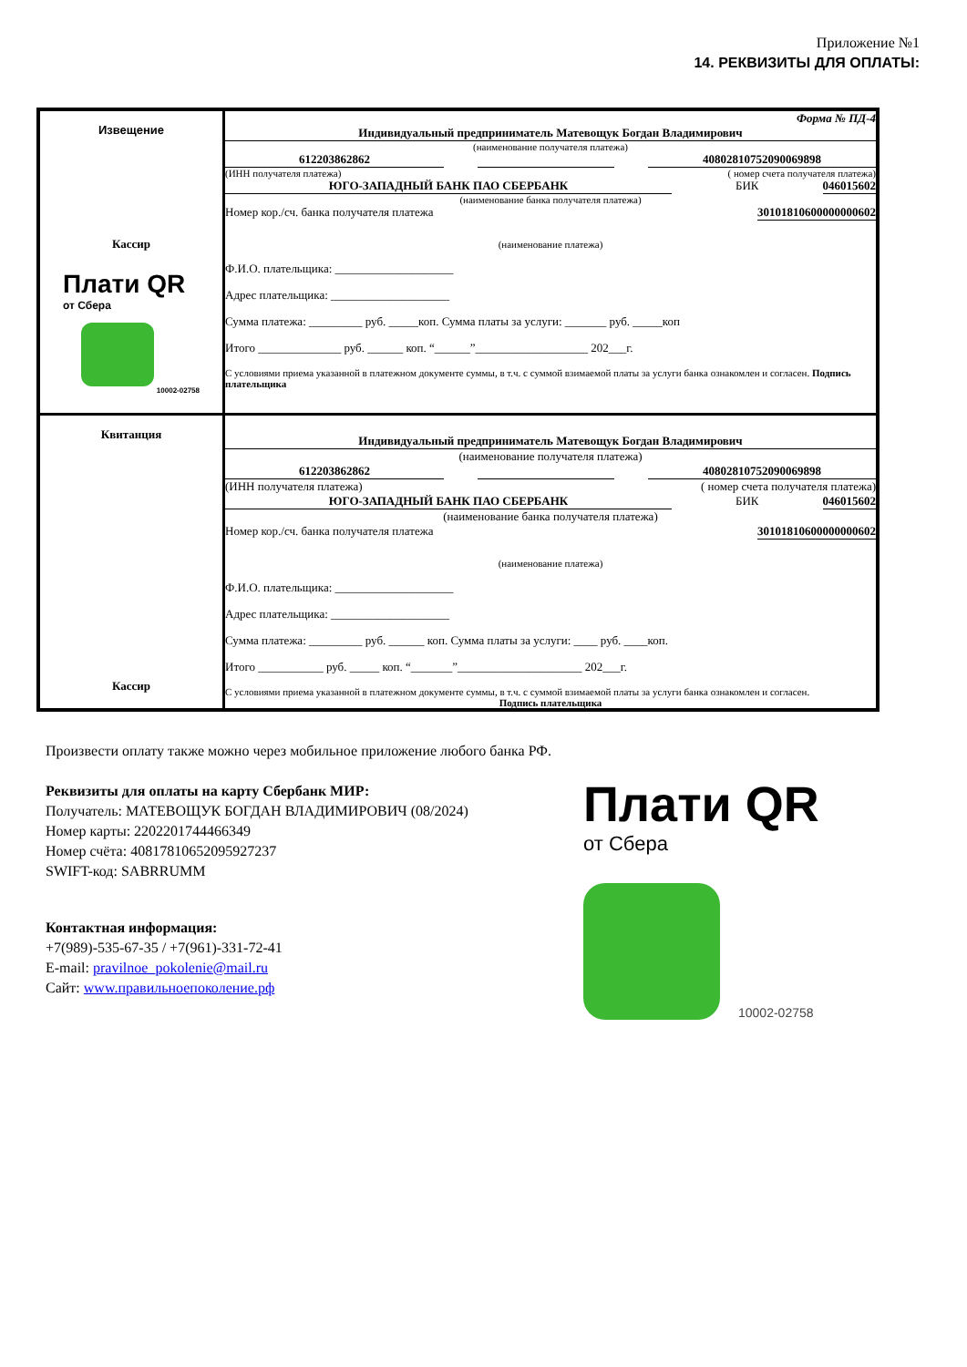Приложение №1
14. РЕКВИЗИТЫ ДЛЯ ОПЛАТЫ:
| Извещение Кассир Плати QR от Сбера 10002-02758 | Форма № ПД-4 Индивидуальный предприниматель Матевощук Богдан Владимирович (наименование получателя платежа) 612203862862 40802810752090069898 (ИНН получателя платежа) ( номер счета получателя платежа) ЮГО-ЗАПАДНЫЙ БАНК ПАО СБЕРБАНК БИК 046015602 (наименование банка получателя платежа) Номер кор./сч. банка получателя платежа 30101810600000000602 (наименование платежа) Ф.И.О. плательщика: ____________________ Адрес плательщика: ____________________ Сумма платежа: _________ руб. _____коп. Сумма платы за услуги: _______ руб. _____коп Итого ______________ руб. ______ коп. “______”___________________ 202___г. С условиями приема указанной в платежном документе суммы, в т.ч. с суммой взимаемой платы за услуги банка ознакомлен и согласен. Подпись плательщика |
| Квитанция Кассир | Индивидуальный предприниматель Матевощук Богдан Владимирович (наименование получателя платежа) 612203862862 40802810752090069898 (ИНН получателя платежа) ( номер счета получателя платежа) ЮГО-ЗАПАДНЫЙ БАНК ПАО СБЕРБАНК БИК 046015602 (наименование банка получателя платежа) Номер кор./сч. банка получателя платежа 30101810600000000602 (наименование платежа) Ф.И.О. плательщика: ____________________ Адрес плательщика: ____________________ Сумма платежа: _________ руб. ______ коп. Сумма платы за услуги: ____ руб. ____коп. Итого ___________ руб. _____ коп. “_______”_____________________ 202___г. С условиями приема указанной в платежном документе суммы, в т.ч. с суммой взимаемой платы за услуги банка ознакомлен и согласен. Подпись плательщика |
Произвести оплату также можно через мобильное приложение любого банка РФ.
Реквизиты для оплаты на карту Сбербанк МИР:
Получатель: МАТЕВОЩУК БОГДАН ВЛАДИМИРОВИЧ (08/2024)
Номер карты: 2202201744466349
Номер счёта: 40817810652095927237
SWIFT-код: SABRRUMM
Контактная информация:
+7(989)-535-67-35 / +7(961)-331-72-41
E-mail: pravilnoe_pokolenie@mail.ru
Сайт: www.правильноепоколение.рф
Плати QR
от Сбера
10002-02758